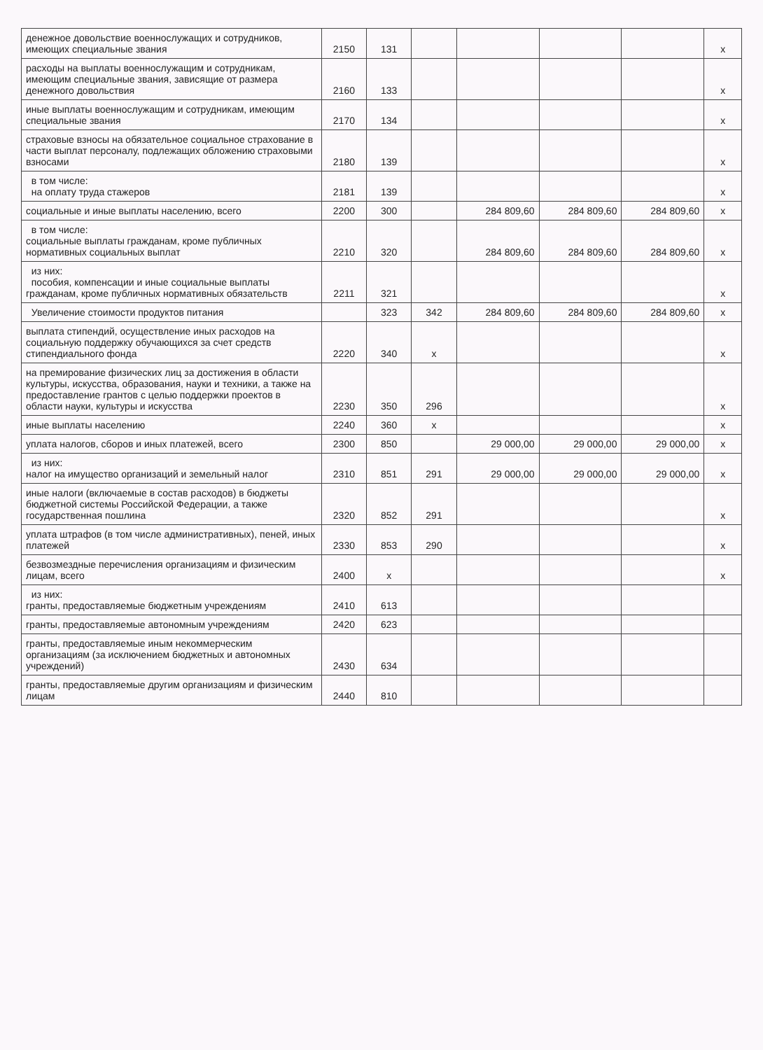| денежное довольствие военнослужащих и сотрудников, имеющих специальные звания | 2150 | 131 | | | | | x |
| расходы на выплаты военнослужащим и сотрудникам, имеющим специальные звания, зависящие от размера денежного довольствия | 2160 | 133 | | | | | x |
| иные выплаты военнослужащим и сотрудникам, имеющим специальные звания | 2170 | 134 | | | | | x |
| страховые взносы на обязательное социальное страхование в части выплат персоналу, подлежащих обложению страховыми взносами | 2180 | 139 | | | | | x |
| в том числе: на оплату труда стажеров | 2181 | 139 | | | | | x |
| социальные и иные выплаты населению, всего | 2200 | 300 | | 284 809,60 | 284 809,60 | 284 809,60 | x |
| в том числе: социальные выплаты гражданам, кроме публичных нормативных социальных выплат | 2210 | 320 | | 284 809,60 | 284 809,60 | 284 809,60 | x |
| из них: пособия, компенсации и иные социальные выплаты гражданам, кроме публичных нормативных обязательств | 2211 | 321 | | | | | x |
| Увеличение стоимости продуктов питания | | 323 | 342 | 284 809,60 | 284 809,60 | 284 809,60 | x |
| выплата стипендий, осуществление иных расходов на социальную поддержку обучающихся за счет средств стипендиального фонда | 2220 | 340 | x | | | | x |
| на премирование физических лиц за достижения в области культуры, искусства, образования, науки и техники, а также на предоставление грантов с целью поддержки проектов в области науки, культуры и искусства | 2230 | 350 | 296 | | | | x |
| иные выплаты населению | 2240 | 360 | x | | | | x |
| уплата налогов, сборов и иных платежей, всего | 2300 | 850 | | 29 000,00 | 29 000,00 | 29 000,00 | x |
| из них: налог на имущество организаций и земельный налог | 2310 | 851 | 291 | 29 000,00 | 29 000,00 | 29 000,00 | x |
| иные налоги (включаемые в состав расходов) в бюджеты бюджетной системы Российской Федерации, а также государственная пошлина | 2320 | 852 | 291 | | | | x |
| уплата штрафов (в том числе административных), пеней, иных платежей | 2330 | 853 | 290 | | | | x |
| безвозмездные перечисления организациям и физическим лицам, всего | 2400 | x | | | | | x |
| из них: гранты, предоставляемые бюджетным учреждениям | 2410 | 613 | | | | | |
| гранты, предоставляемые автономным учреждениям | 2420 | 623 | | | | | |
| гранты, предоставляемые иным некоммерческим организациям (за исключением бюджетных и автономных учреждений) | 2430 | 634 | | | | | |
| гранты, предоставляемые другим организациям и физическим лицам | 2440 | 810 | | | | | |